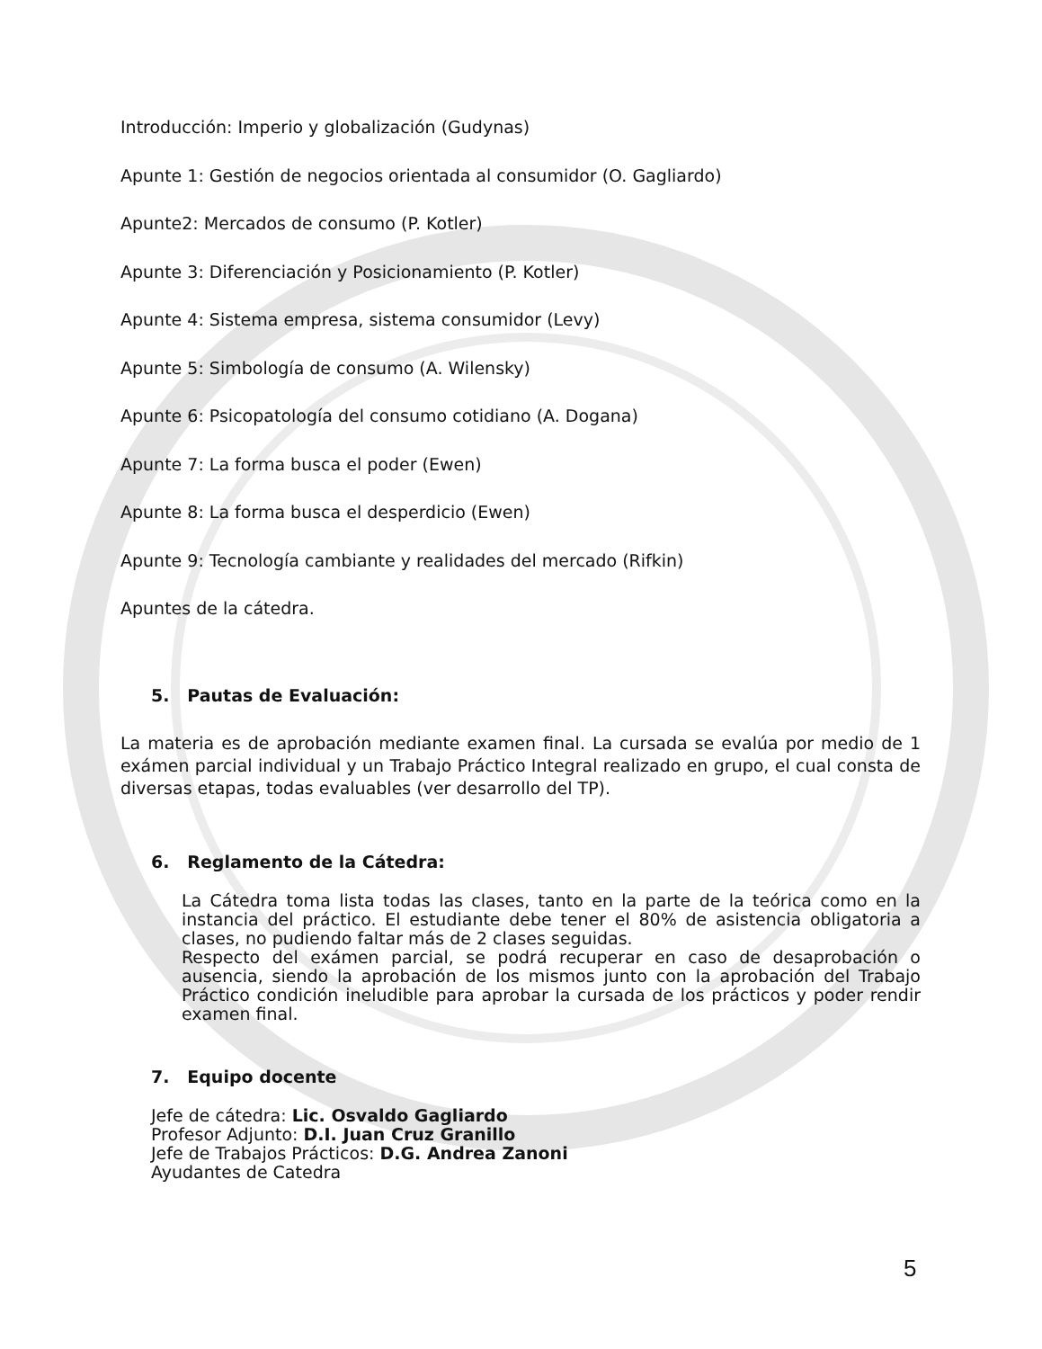Introducción: Imperio y globalización (Gudynas)
Apunte 1: Gestión de negocios orientada al consumidor (O. Gagliardo)
Apunte2: Mercados de consumo (P. Kotler)
Apunte 3: Diferenciación y Posicionamiento (P. Kotler)
Apunte 4: Sistema empresa, sistema consumidor (Levy)
Apunte 5: Simbología de consumo (A. Wilensky)
Apunte 6: Psicopatología del consumo cotidiano (A. Dogana)
Apunte 7: La forma busca el poder (Ewen)
Apunte 8: La forma busca el desperdicio (Ewen)
Apunte 9: Tecnología cambiante y realidades del mercado (Rifkin)
Apuntes de la cátedra.
5. Pautas de Evaluación:
La materia es de aprobación mediante examen final. La cursada se evalúa por medio de 1 exámen parcial individual y un Trabajo Práctico Integral realizado en grupo, el cual consta de diversas etapas, todas evaluables (ver desarrollo del TP).
6. Reglamento de la Cátedra:
La Cátedra toma lista todas las clases, tanto en la parte de la teórica como en la instancia del práctico. El estudiante debe tener el 80% de asistencia obligatoria a clases, no pudiendo faltar más de 2 clases seguidas.
Respecto del exámen parcial, se podrá recuperar en caso de desaprobación o ausencia, siendo la aprobación de los mismos junto con la aprobación del Trabajo Práctico condición ineludible para aprobar la cursada de los prácticos y poder rendir examen final.
7. Equipo docente
Jefe de cátedra: Lic. Osvaldo Gagliardo
Profesor Adjunto: D.I. Juan Cruz Granillo
Jefe de Trabajos Prácticos: D.G. Andrea Zanoni
Ayudantes de Catedra
5